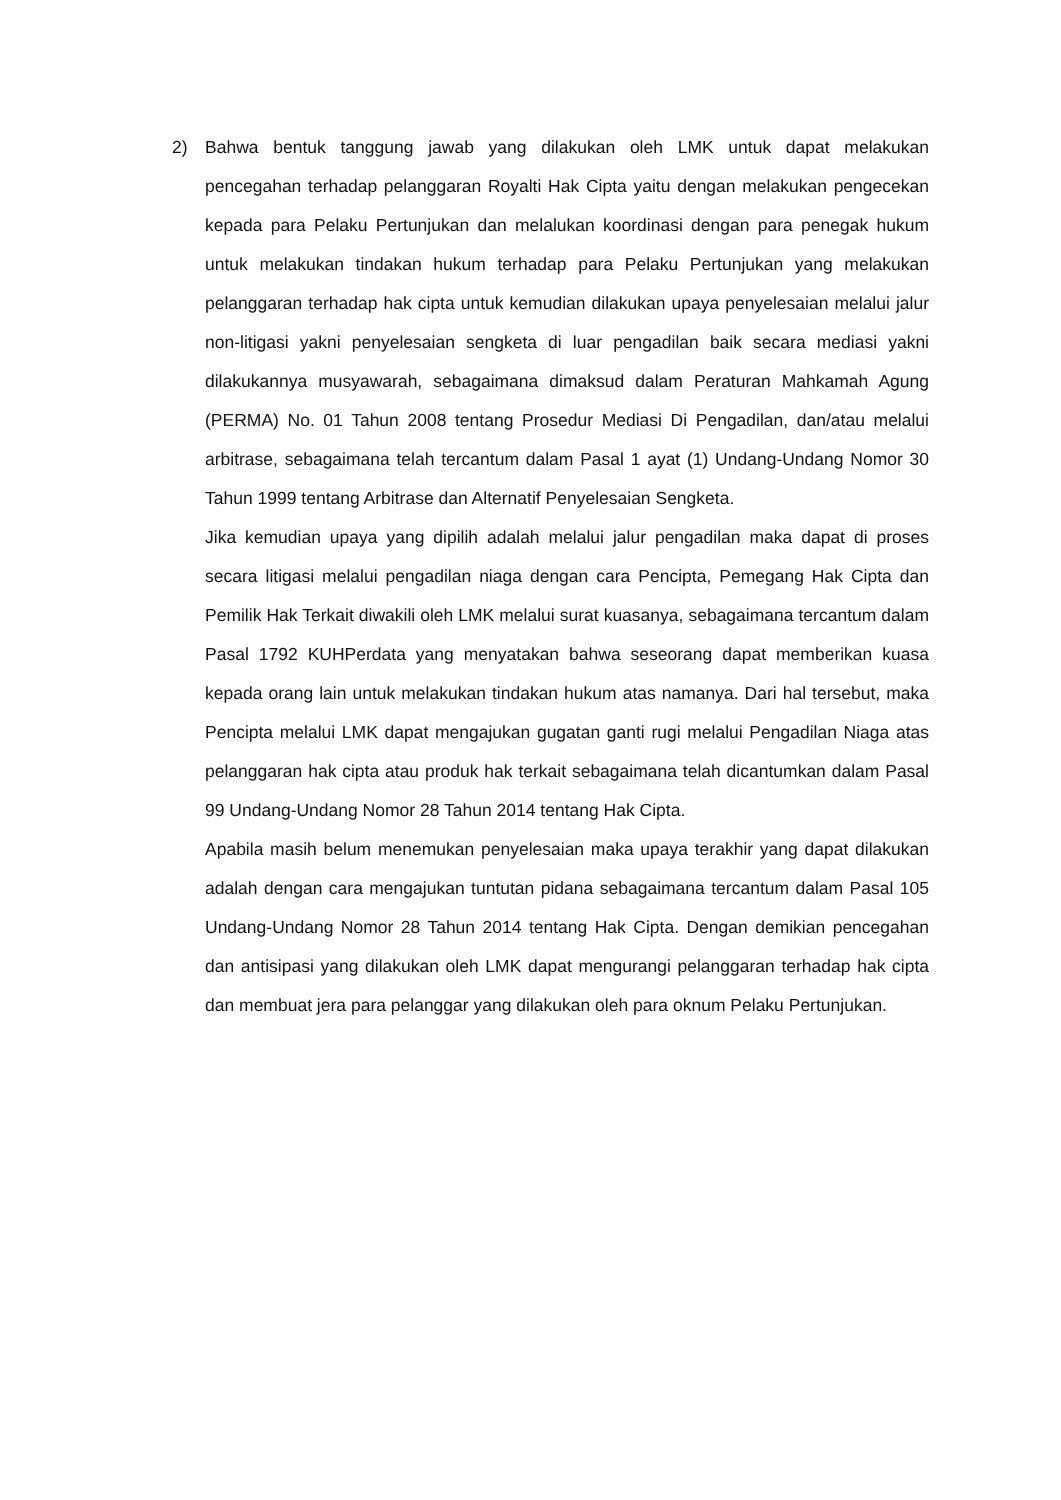2) Bahwa bentuk tanggung jawab yang dilakukan oleh LMK untuk dapat melakukan pencegahan terhadap pelanggaran Royalti Hak Cipta yaitu dengan melakukan pengecekan kepada para Pelaku Pertunjukan dan melalukan koordinasi dengan para penegak hukum untuk melakukan tindakan hukum terhadap para Pelaku Pertunjukan yang melakukan pelanggaran terhadap hak cipta untuk kemudian dilakukan upaya penyelesaian melalui jalur non-litigasi yakni penyelesaian sengketa di luar pengadilan baik secara mediasi yakni dilakukannya musyawarah, sebagaimana dimaksud dalam Peraturan Mahkamah Agung (PERMA) No. 01 Tahun 2008 tentang Prosedur Mediasi Di Pengadilan, dan/atau melalui arbitrase, sebagaimana telah tercantum dalam Pasal 1 ayat (1) Undang-Undang Nomor 30 Tahun 1999 tentang Arbitrase dan Alternatif Penyelesaian Sengketa.
Jika kemudian upaya yang dipilih adalah melalui jalur pengadilan maka dapat di proses secara litigasi melalui pengadilan niaga dengan cara Pencipta, Pemegang Hak Cipta dan Pemilik Hak Terkait diwakili oleh LMK melalui surat kuasanya, sebagaimana tercantum dalam Pasal 1792 KUHPerdata yang menyatakan bahwa seseorang dapat memberikan kuasa kepada orang lain untuk melakukan tindakan hukum atas namanya. Dari hal tersebut, maka Pencipta melalui LMK dapat mengajukan gugatan ganti rugi melalui Pengadilan Niaga atas pelanggaran hak cipta atau produk hak terkait sebagaimana telah dicantumkan dalam Pasal 99 Undang-Undang Nomor 28 Tahun 2014 tentang Hak Cipta.
Apabila masih belum menemukan penyelesaian maka upaya terakhir yang dapat dilakukan adalah dengan cara mengajukan tuntutan pidana sebagaimana tercantum dalam Pasal 105 Undang-Undang Nomor 28 Tahun 2014 tentang Hak Cipta. Dengan demikian pencegahan dan antisipasi yang dilakukan oleh LMK dapat mengurangi pelanggaran terhadap hak cipta dan membuat jera para pelanggar yang dilakukan oleh para oknum Pelaku Pertunjukan.